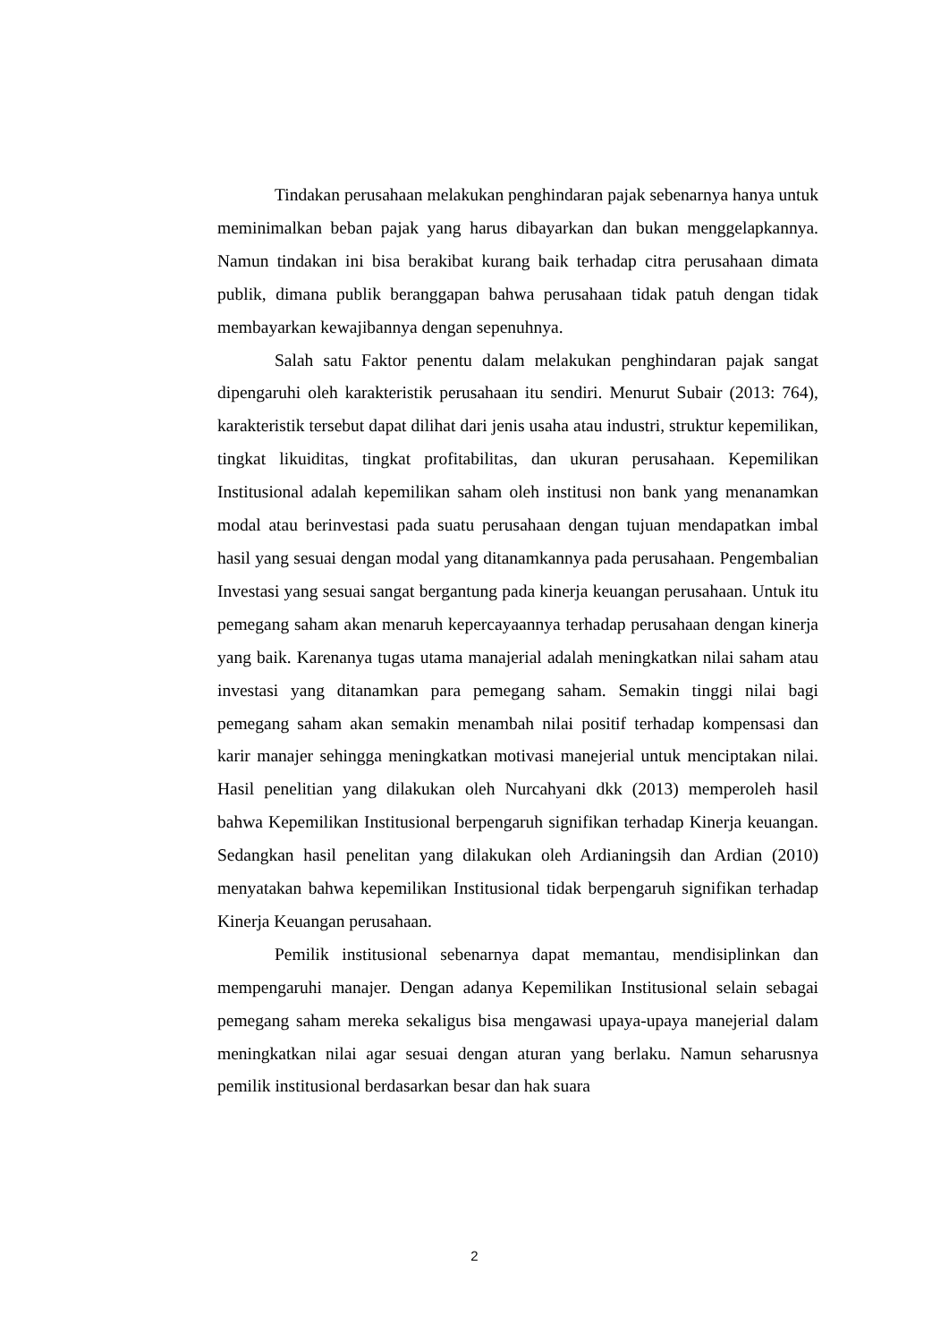Tindakan perusahaan melakukan penghindaran pajak sebenarnya hanya untuk meminimalkan beban pajak yang harus dibayarkan dan bukan menggelapkannya. Namun tindakan ini bisa berakibat kurang baik terhadap citra perusahaan dimata publik, dimana publik beranggapan bahwa perusahaan tidak patuh dengan tidak membayarkan kewajibannya dengan sepenuhnya.
Salah satu Faktor penentu dalam melakukan penghindaran pajak sangat dipengaruhi oleh karakteristik perusahaan itu sendiri. Menurut Subair (2013: 764), karakteristik tersebut dapat dilihat dari jenis usaha atau industri, struktur kepemilikan, tingkat likuiditas, tingkat profitabilitas, dan ukuran perusahaan. Kepemilikan Institusional adalah kepemilikan saham oleh institusi non bank yang menanamkan modal atau berinvestasi pada suatu perusahaan dengan tujuan mendapatkan imbal hasil yang sesuai dengan modal yang ditanamkannya pada perusahaan. Pengembalian Investasi yang sesuai sangat bergantung pada kinerja keuangan perusahaan. Untuk itu pemegang saham akan menaruh kepercayaannya terhadap perusahaan dengan kinerja yang baik. Karenanya tugas utama manajerial adalah meningkatkan nilai saham atau investasi yang ditanamkan para pemegang saham. Semakin tinggi nilai bagi pemegang saham akan semakin menambah nilai positif terhadap kompensasi dan karir manajer sehingga meningkatkan motivasi manejerial untuk menciptakan nilai. Hasil penelitian yang dilakukan oleh Nurcahyani dkk (2013) memperoleh hasil bahwa Kepemilikan Institusional berpengaruh signifikan terhadap Kinerja keuangan. Sedangkan hasil penelitan yang dilakukan oleh Ardianingsih dan Ardian (2010) menyatakan bahwa kepemilikan Institusional tidak berpengaruh signifikan terhadap Kinerja Keuangan perusahaan.
Pemilik institusional sebenarnya dapat memantau, mendisiplinkan dan mempengaruhi manajer. Dengan adanya Kepemilikan Institusional selain sebagai pemegang saham mereka sekaligus bisa mengawasi upaya-upaya manejerial dalam meningkatkan nilai agar sesuai dengan aturan yang berlaku. Namun seharusnya pemilik institusional berdasarkan besar dan hak suara
2